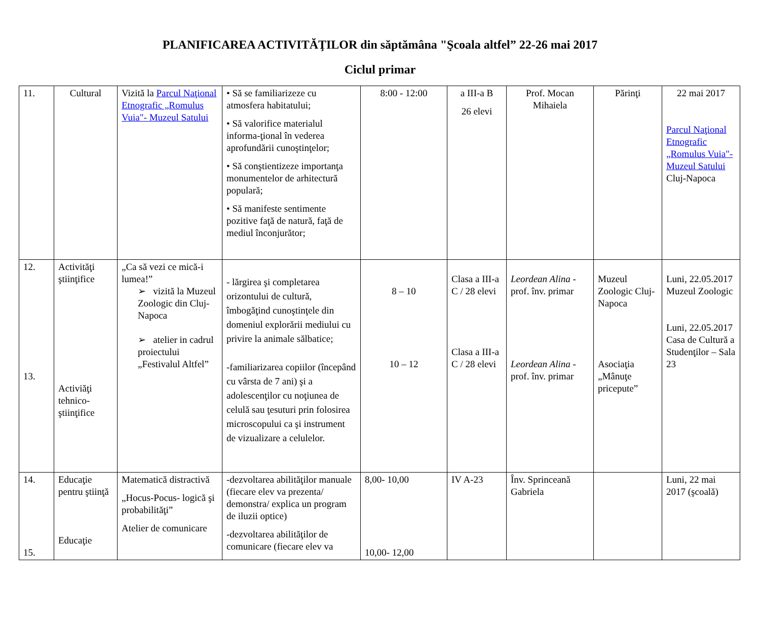PLANIFICAREA ACTIVITĂŢILOR din săptămâna "Şcoala altfel” 22-26 mai 2017
Ciclul primar
| 11. | Cultural | Vizită la Parcul Naţional Etnografic „Romulus Vuia"- Muzeul Satului | • Să se familiarizeze cu atmosfera habitatului; • Să valorifice materialul informa-ţional în vederea aprofundării cunoştinţelor; • Să conştientizeze importanţa monumentelor de arhitectură populară; • Să manifeste sentimente pozitive faţă de natură, faţă de mediul înconjurător; | 8:00 - 12:00 | a III-a B 26 elevi | Prof. Mocan Mihaiela | Părinţi | 22 mai 2017 Parcul Naţional Etnografic „Romulus Vuia"- Muzeul Satului Cluj-Napoca |
| 12. 13. | Activităţi ştiinţifice Activiăţi tehnico-ştiinţifice | „Ca să vezi ce mică-i lumea!” ➢ vizită la Muzeul Zoologic din Cluj-Napoca ➢ atelier in cadrul proiectului „Festivalul Altfel” | - lărgirea şi completarea orizontului de cultură, îmbogăţind cunoştinţele din domeniul explorării mediului cu privire la animale sălbatice; -familiarizarea copiilor (începând cu vârsta de 7 ani) şi a adolescenţilor cu noţiunea de celulă sau ţesuturi prin folosirea microscopului ca şi instrument de vizualizare a celulelor. | 8 – 10 10 – 12 | Clasa a III-a C / 28 elevi Clasa a III-a C / 28 elevi | Leordean Alina - prof. înv. primar Leordean Alina - prof. înv. primar | Muzeul Zoologic Cluj-Napoca Asociaţia „Mânuţe pricepute” | Luni, 22.05.2017 Muzeul Zoologic Luni, 22.05.2017 Casa de Cultură a Studenţilor – Sala 23 |
| 14. 15. | Educaţie pentru ştiinţă Educaţie | Matematică distractivă „Hocus-Pocus- logică şi probabilităţi” Atelier de comunicare | -dezvoltarea abilităţilor manuale (fiecare elev va prezenta/ demonstra/ explica un program de iluzii optice) -dezvoltarea abilităţilor de comunicare (fiecare elev va | 8,00- 10,00 10,00- 12,00 | IV A-23 | Înv. Sprinceană Gabriela | | Luni, 22 mai 2017 (şcoală) |